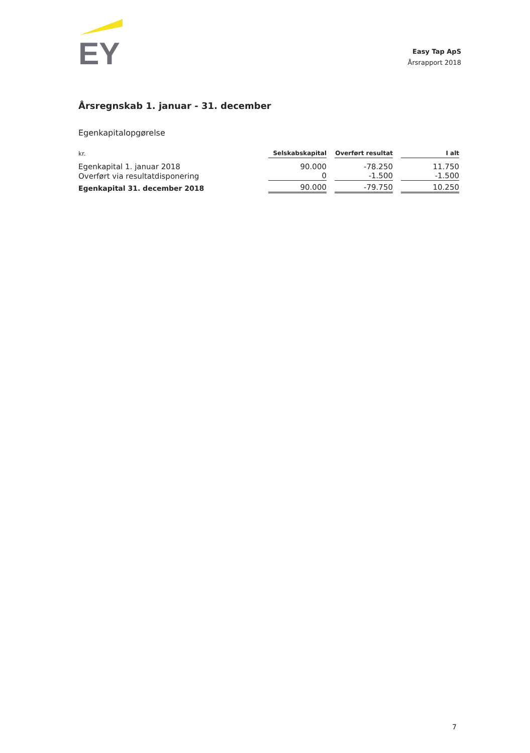EY
Easy Tap ApS
Årsrapport 2018
Årsregnskab 1. januar - 31. december
Egenkapitalopgørelse
| kr. | Selskabskapital | Overført resultat | I alt |
| --- | --- | --- | --- |
| Egenkapital 1. januar 2018 | 90.000 | -78.250 | 11.750 |
| Overført via resultatdisponering | 0 | -1.500 | -1.500 |
| Egenkapital 31. december 2018 | 90.000 | -79.750 | 10.250 |
7